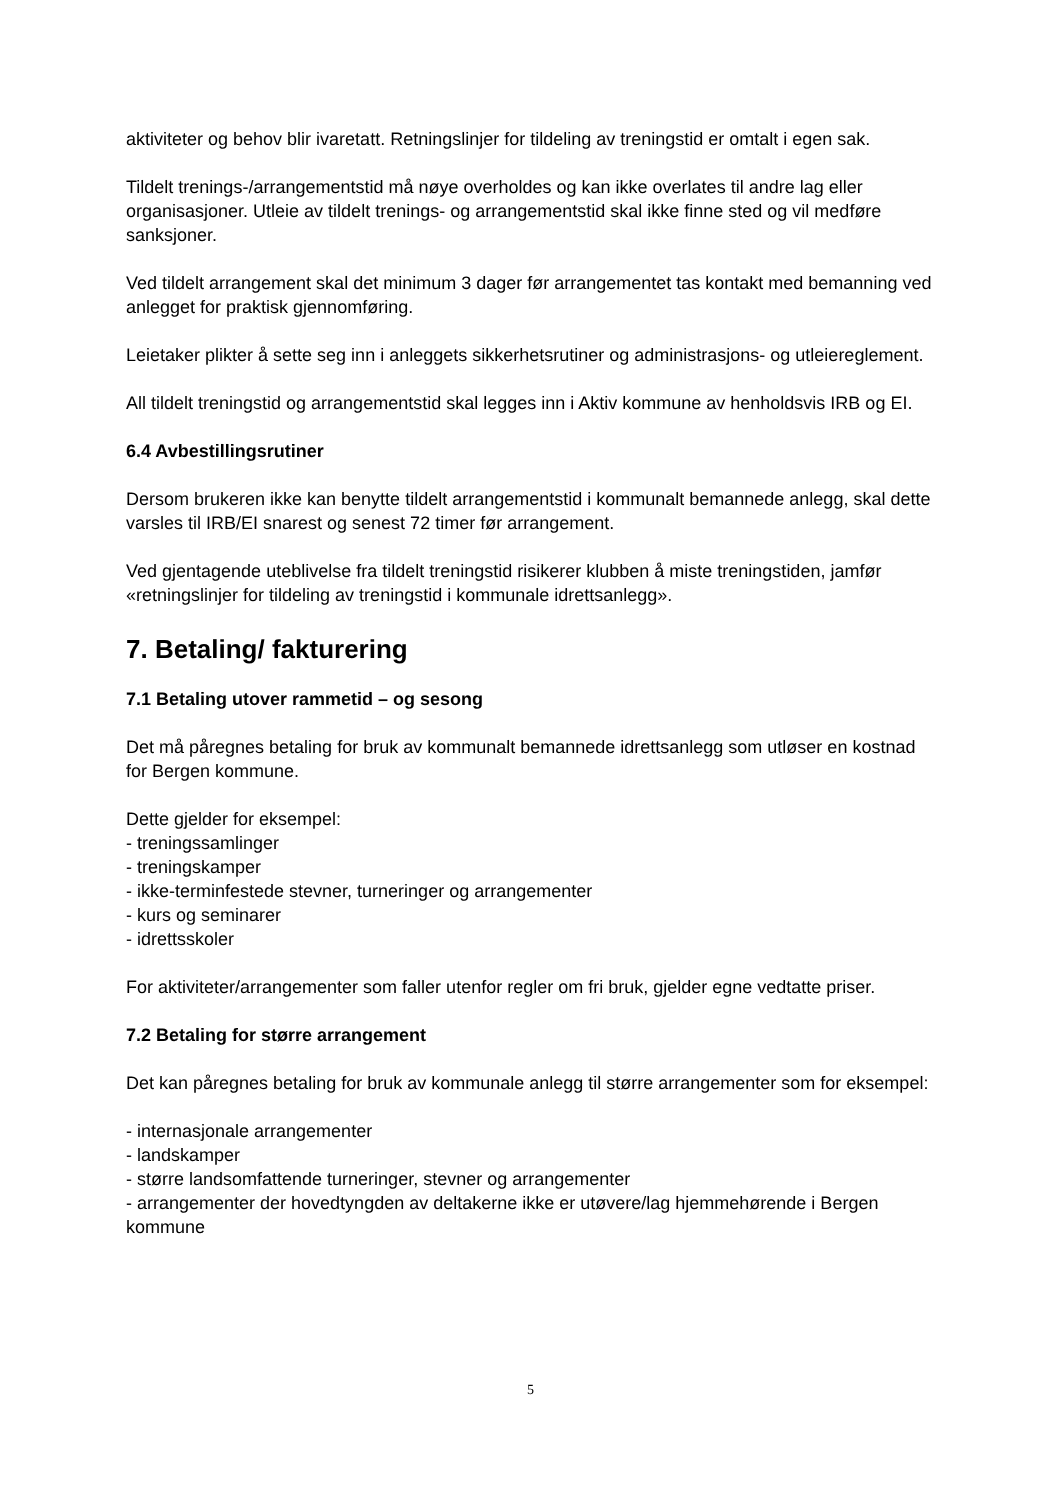aktiviteter og behov blir ivaretatt. Retningslinjer for tildeling av treningstid er omtalt i egen sak.
Tildelt trenings-/arrangementstid må nøye overholdes og kan ikke overlates til andre lag eller organisasjoner. Utleie av tildelt trenings- og arrangementstid skal ikke finne sted og vil medføre sanksjoner.
Ved tildelt arrangement skal det minimum 3 dager før arrangementet tas kontakt med bemanning ved anlegget for praktisk gjennomføring.
Leietaker plikter å sette seg inn i anleggets sikkerhetsrutiner og administrasjons- og utleiereglement.
All tildelt treningstid og arrangementstid skal legges inn i Aktiv kommune av henholdsvis IRB og EI.
6.4 Avbestillingsrutiner
Dersom brukeren ikke kan benytte tildelt arrangementstid i kommunalt bemannede anlegg, skal dette varsles til IRB/EI snarest og senest 72 timer før arrangement.
Ved gjentagende uteblivelse fra tildelt treningstid risikerer klubben å miste treningstiden, jamfør «retningslinjer for tildeling av treningstid i kommunale idrettsanlegg».
7. Betaling/ fakturering
7.1 Betaling utover rammetid – og sesong
Det må påregnes betaling for bruk av kommunalt bemannede idrettsanlegg som utløser en kostnad for Bergen kommune.
Dette gjelder for eksempel:
- treningssamlinger
- treningskamper
- ikke-terminfestede stevner, turneringer og arrangementer
- kurs og seminarer
- idrettsskoler
For aktiviteter/arrangementer som faller utenfor regler om fri bruk, gjelder egne vedtatte priser.
7.2 Betaling for større arrangement
Det kan påregnes betaling for bruk av kommunale anlegg til større arrangementer som for eksempel:
- internasjonale arrangementer
- landskamper
- større landsomfattende turneringer, stevner og arrangementer
- arrangementer der hovedtyngden av deltakerne ikke er utøvere/lag hjemmehørende i Bergen kommune
5